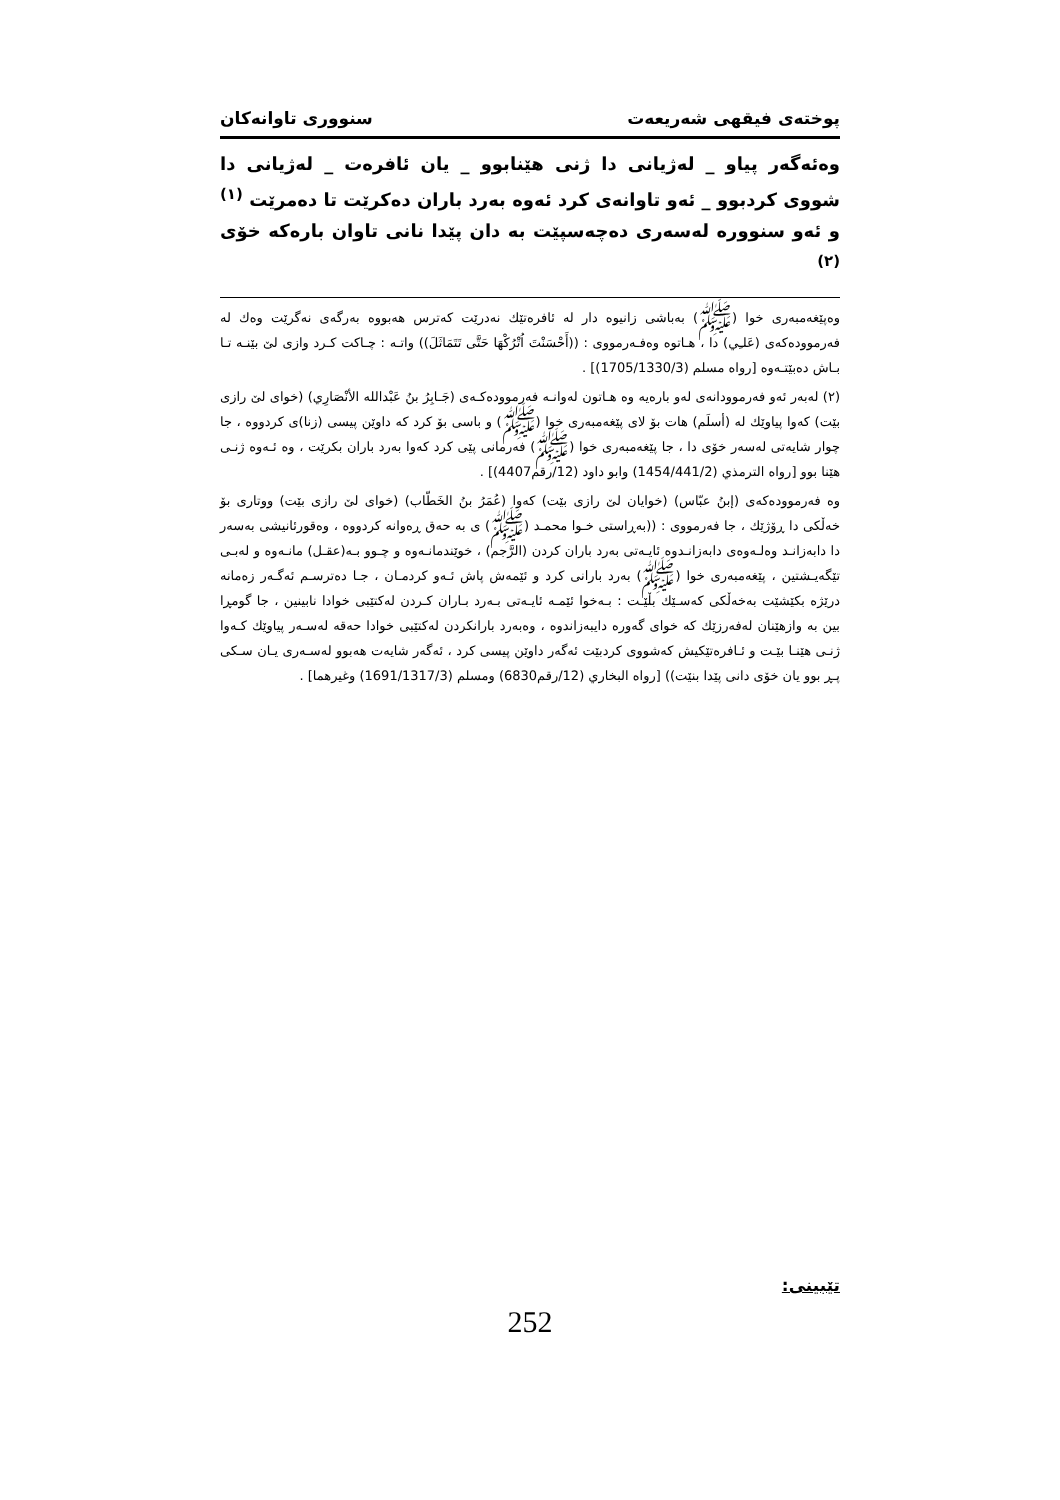پوختەی فیقهی شەریعەت سنووری تاوانەکان
وەئەگەر پیاو _ لەژیانی دا ژنی هێنابوو _ یان ئافرەت _ لەژیانی دا شووی کردبوو _ ئەو تاوانەی کرد ئەوە بەرد باران دەکرێت تا دەمرێت <sup>(١)</sup> و ئەو سنووره لەسەری دەچەسپێت بە دان پێدا نانی تاوان بارەکە خۆی <sup>(٢)</sup>
وەپێغەمبەری خوا (ﷺ) بەباشی زانیوە دار لە ئافرەتێك نەدرێت کەترس هەبووە بەرگەی نەگرێت وەك لە فەرموودەکەی (عَلـِي) دا ، هـاتوە وەفـەرمووی : ((أَحْسَنْتَ اُتْرُكْهَا حَتَّى تَتَمَاثَلَ)) واتـە : چـاکت کـرد وازی لێ بێنـە تـا بـاش دەبێتـەوە [رواه مسلم (1705/1330/3)] .
(٢) لەبەر ئەو فەرموودانەی لەو بارەیە وە هـاتون لەوانـە فەرموودەکـەی (جَـابِرُ بنُ عَبْدالله الأنْصَارِي) (خوای لێ رازی بێت) کەوا پیاوێك لە (أسلَم) هات بۆ لای پێغەمبەری خوا (ﷺ) و باسی بۆ کرد کە داوێن پیسی (زنا)ی کردووە ، جا چوار شایەتی لەسەر خۆی دا ، جا پێغەمبەری خوا (ﷺ) فەرمانی پێی کرد کەوا بەرد باران بکرێت ، وە ئـەوە ژنـی هێنا بوو [رواه الترمذي (1454/441/2) وابو داود (12/رقم4407)] .
وە فەرموودەکەی (إبنُ عبّاس) (خوایان لێ رازی بێت) کەوا (عُمَرُ بنُ الخَطّاب) (خوای لێ رازی بێت) ووتاری بۆ خەڵکی دا ڕۆژێك ، جا فەرمووی : ((بەڕاستی خـوا محمـد (ﷺ) ی بە حەق ڕەوانە کردووە ، وەقورئانیشی بەسەر دا دابەزانـد وەلـەوەی دابەزانـدوە ئایـەتی بەرد باران کردن (الرَّجم) ، خوێندمانـەوە و چـوو بـە(عقـل) مانـەوە و لەبـی تێگەیـشتین ، پێغەمبەری خوا (ﷺ) بەرد بارانی کرد و ئێمەش پاش ئـەو کردمـان ، جـا دەترسـم ئەگـەر زەمانە درێژە بکێشێت بەخەڵکی کەسـێك بڵێـت : بـەخوا ئێمـە ئایـەتی بـەرد بـاران کـردن لەکتێبی خوادا نابینین ، جا گومڕا بین بە وازهێنان لەفەرزێك کە خوای گەورە دایبەزاندوە ، وەبەرد بارانکردن لەکتێبی خوادا حەقە لەسـەر پیاوێك کـەوا ژنـی هێنـا بێـت و ئـافرەتێکیش کەشووی کردبێت ئەگەر داوێن پیسی کرد ، ئەگەر شایەت هەبوو لەسـەری یـان سـکی پـڕ بوو یان خۆی دانی پێدا بنێت)) [رواه البخاري (12/رقم6830) ومسلم (1691/1317/3) وغيرهما] .
تێبینی:
252